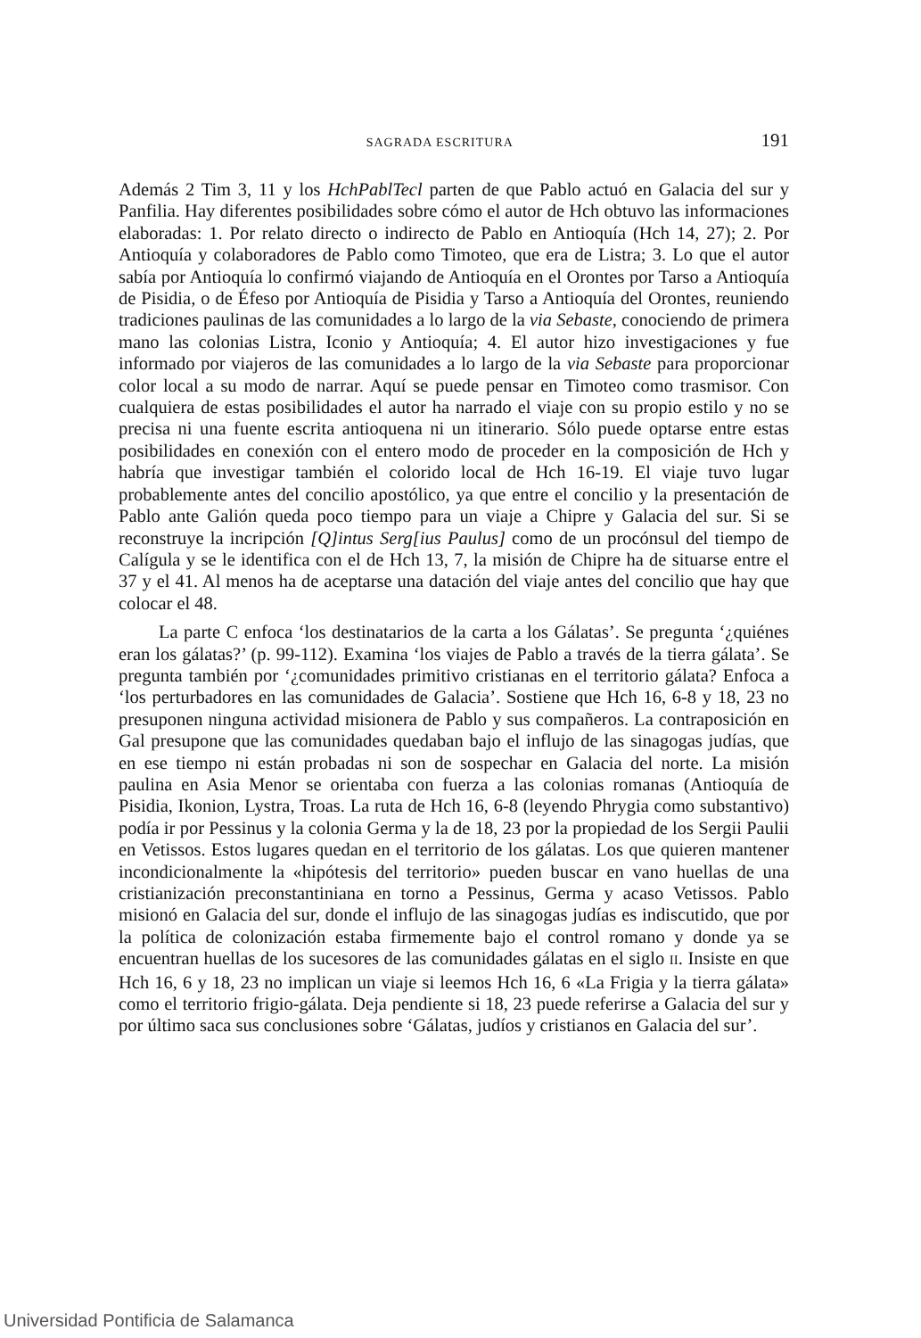SAGRADA ESCRITURA 191
Además 2 Tim 3, 11 y los HchPablTecl parten de que Pablo actuó en Galacia del sur y Panfilia. Hay diferentes posibilidades sobre cómo el autor de Hch obtuvo las informaciones elaboradas: 1. Por relato directo o indirecto de Pablo en Antioquía (Hch 14, 27); 2. Por Antioquía y colaboradores de Pablo como Timoteo, que era de Listra; 3. Lo que el autor sabía por Antioquía lo confirmó viajando de Antioquía en el Orontes por Tarso a Antioquía de Pisidia, o de Éfeso por Antioquía de Pisidia y Tarso a Antioquía del Orontes, reuniendo tradiciones paulinas de las comunidades a lo largo de la via Sebaste, conociendo de primera mano las colonias Listra, Iconio y Antioquía; 4. El autor hizo investigaciones y fue informado por viajeros de las comunidades a lo largo de la via Sebaste para proporcionar color local a su modo de narrar. Aquí se puede pensar en Timoteo como trasmisor. Con cualquiera de estas posibilidades el autor ha narrado el viaje con su propio estilo y no se precisa ni una fuente escrita antioquena ni un itinerario. Sólo puede optarse entre estas posibilidades en conexión con el entero modo de proceder en la composición de Hch y habría que investigar también el colorido local de Hch 16-19. El viaje tuvo lugar probablemente antes del concilio apostólico, ya que entre el concilio y la presentación de Pablo ante Galión queda poco tiempo para un viaje a Chipre y Galacia del sur. Si se reconstruye la incripción [Q]intus Serg[ius Paulus] como de un procónsul del tiempo de Calígula y se le identifica con el de Hch 13, 7, la misión de Chipre ha de situarse entre el 37 y el 41. Al menos ha de aceptarse una datación del viaje antes del concilio que hay que colocar el 48.
La parte C enfoca ‘los destinatarios de la carta a los Gálatas’. Se pregunta ‘¿quiénes eran los gálatas?’ (p. 99-112). Examina ‘los viajes de Pablo a través de la tierra gálata’. Se pregunta también por ‘¿comunidades primitivo cristianas en el territorio gálata? Enfoca a ‘los perturbadores en las comunidades de Galacia’. Sostiene que Hch 16, 6-8 y 18, 23 no presuponen ninguna actividad misionera de Pablo y sus compañeros. La contraposición en Gal presupone que las comunidades quedaban bajo el influjo de las sinagogas judías, que en ese tiempo ni están probadas ni son de sospechar en Galacia del norte. La misión paulina en Asia Menor se orientaba con fuerza a las colonias romanas (Antioquía de Pisidia, Ikonion, Lystra, Troas. La ruta de Hch 16, 6-8 (leyendo Phrygia como substantivo) podía ir por Pessinus y la colonia Germa y la de 18, 23 por la propiedad de los Sergii Paulii en Vetissos. Estos lugares quedan en el territorio de los gálatas. Los que quieren mantener incondicionalmente la «hipótesis del territorio» pueden buscar en vano huellas de una cristianización preconstantiniana en torno a Pessinus, Germa y acaso Vetissos. Pablo misionó en Galacia del sur, donde el influjo de las sinagogas judías es indiscutido, que por la política de colonización estaba firmemente bajo el control romano y donde ya se encuentran huellas de los sucesores de las comunidades gálatas en el siglo II. Insiste en que Hch 16, 6 y 18, 23 no implican un viaje si leemos Hch 16, 6 «La Frigia y la tierra gálata» como el territorio frigio-gálata. Deja pendiente si 18, 23 puede referirse a Galacia del sur y por último saca sus conclusiones sobre ‘Gálatas, judíos y cristianos en Galacia del sur’.
Universidad Pontificia de Salamanca